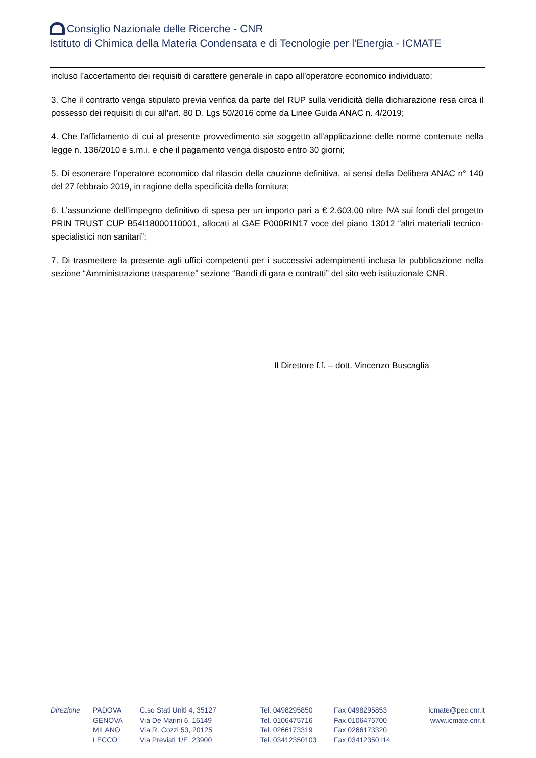Consiglio Nazionale delle Ricerche - CNR
Istituto di Chimica della Materia Condensata e di Tecnologie per l'Energia - ICMATE
incluso l’accertamento dei requisiti di carattere generale in capo all’operatore economico individuato;
3. Che il contratto venga stipulato previa verifica da parte del RUP sulla veridicità della dichiarazione resa circa il possesso dei requisiti di cui all’art. 80 D. Lgs 50/2016 come da Linee Guida ANAC n. 4/2019;
4. Che l'affidamento di cui al presente provvedimento sia soggetto all’applicazione delle norme contenute nella legge n. 136/2010 e s.m.i. e che il pagamento venga disposto entro 30 giorni;
5. Di esonerare l’operatore economico dal rilascio della cauzione definitiva, ai sensi della Delibera ANAC n° 140 del 27 febbraio 2019, in ragione della specificità della fornitura;
6. L’assunzione dell’impegno definitivo di spesa per un importo pari a € 2.603,00 oltre IVA sui fondi del progetto PRIN TRUST CUP B54I18000110001, allocati al GAE P000RIN17 voce del piano 13012 “altri materiali tecnico-specialistici non sanitari”;
7. Di trasmettere la presente agli uffici competenti per i successivi adempimenti inclusa la pubblicazione nella sezione “Amministrazione trasparente” sezione “Bandi di gara e contratti” del sito web istituzionale CNR.
Il Direttore f.f. – dott. Vincenzo Buscaglia
Direzione PADOVA
GENOVA
MILANO
LECCO
C.so Stati Uniti 4, 35127
Via De Marini 6, 16149
Via R. Cozzi 53, 20125
Via Previati 1/E, 23900
Tel. 0498295850
Tel. 0106475716
Tel. 0266173319
Tel. 03412350103
Fax 0498295853
Fax 0106475700
Fax 0266173320
Fax 03412350114
icmate@pec.cnr.it
www.icmate.cnr.it